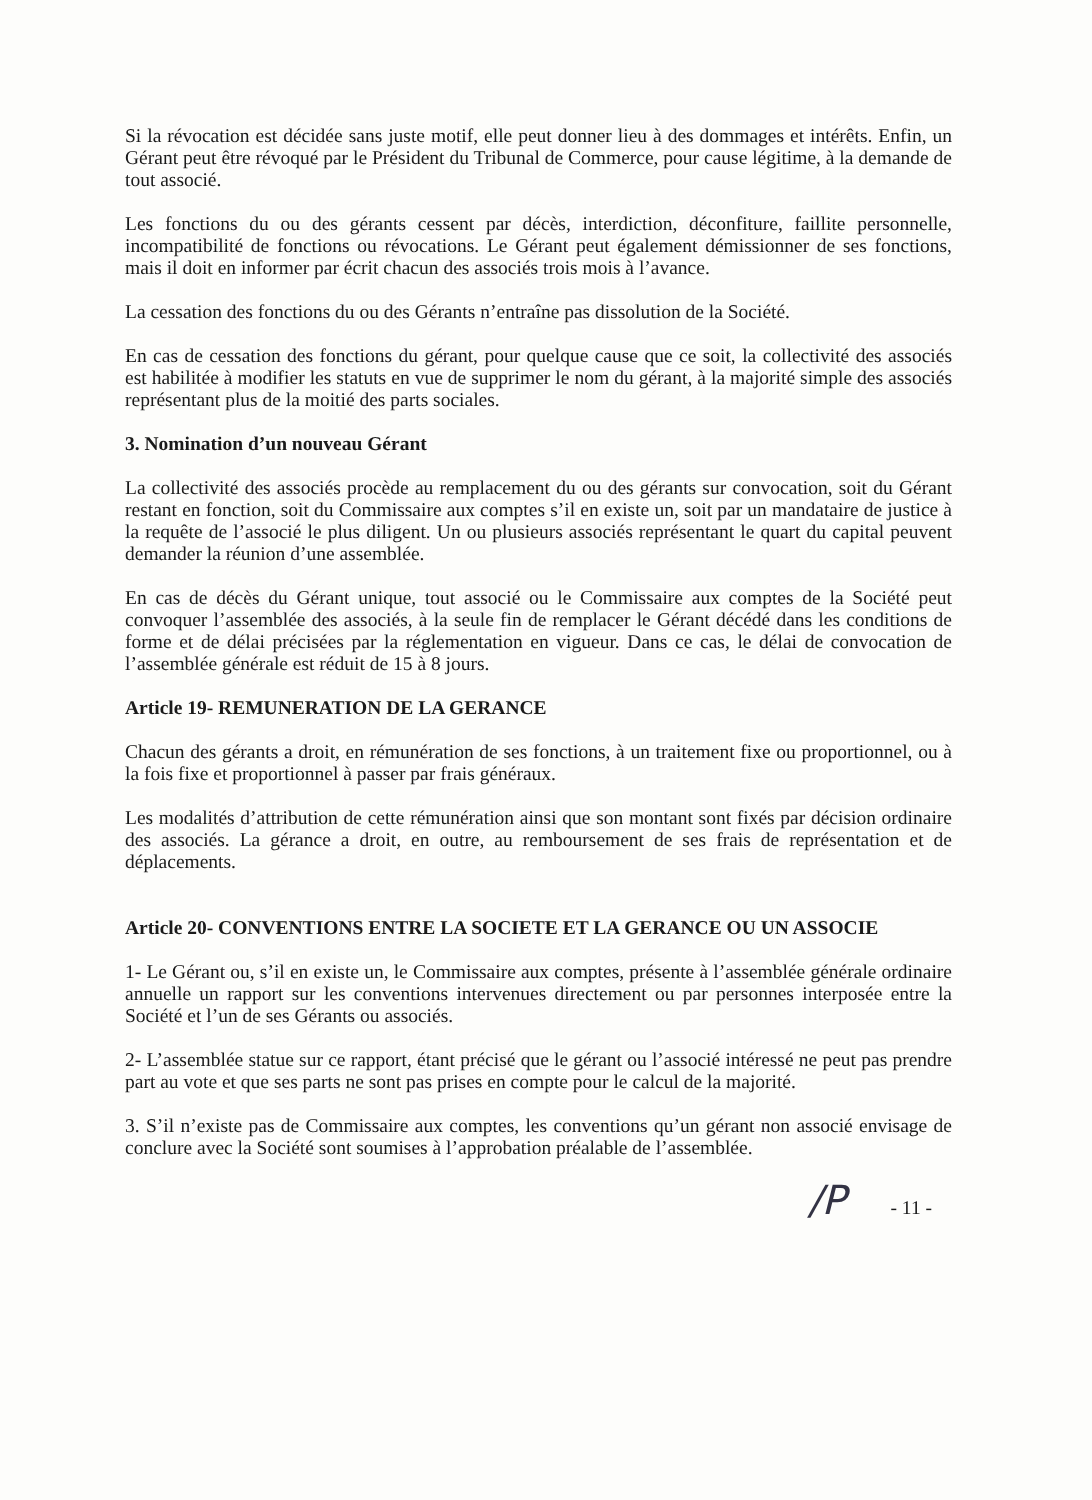Si la révocation est décidée sans juste motif, elle peut donner lieu à des dommages et intérêts. Enfin, un Gérant peut être révoqué par le Président du Tribunal de Commerce, pour cause légitime, à la demande de tout associé.
Les fonctions du ou des gérants cessent par décès, interdiction, déconfiture, faillite personnelle, incompatibilité de fonctions ou révocations. Le Gérant peut également démissionner de ses fonctions, mais il doit en informer par écrit chacun des associés trois mois à l’avance.
La cessation des fonctions du ou des Gérants n’entraîne pas dissolution de la Société.
En cas de cessation des fonctions du gérant, pour quelque cause que ce soit, la collectivité des associés est habilitée à modifier les statuts en vue de supprimer le nom du gérant, à la majorité simple des associés représentant plus de la moitié des parts sociales.
3. Nomination d’un nouveau Gérant
La collectivité des associés procède au remplacement du ou des gérants sur convocation, soit du Gérant restant en fonction, soit du Commissaire aux comptes s’il en existe un, soit par un mandataire de justice à la requête de l’associé le plus diligent. Un ou plusieurs associés représentant le quart du capital peuvent demander la réunion d’une assemblée.
En cas de décès du Gérant unique, tout associé ou le Commissaire aux comptes de la Société peut convoquer l’assemblée des associés, à la seule fin de remplacer le Gérant décédé dans les conditions de forme et de délai précisées par la réglementation en vigueur. Dans ce cas, le délai de convocation de l’assemblée générale est réduit de 15 à 8 jours.
Article 19- REMUNERATION DE LA GERANCE
Chacun des gérants a droit, en rémunération de ses fonctions, à un traitement fixe ou proportionnel, ou à la fois fixe et proportionnel à passer par frais généraux.
Les modalités d’attribution de cette rémunération ainsi que son montant sont fixés par décision ordinaire des associés. La gérance a droit, en outre, au remboursement de ses frais de représentation et de déplacements.
Article 20- CONVENTIONS ENTRE LA SOCIETE ET LA GERANCE OU UN ASSOCIE
1- Le Gérant ou, s’il en existe un, le Commissaire aux comptes, présente à l’assemblée générale ordinaire annuelle un rapport sur les conventions intervenues directement ou par personnes interposée entre la Société et l’un de ses Gérants ou associés.
2- L’assemblée statue sur ce rapport, étant précisé que le gérant ou l’associé intéressé ne peut pas prendre part au vote et que ses parts ne sont pas prises en compte pour le calcul de la majorité.
3. S’il n’existe pas de Commissaire aux comptes, les conventions qu’un gérant non associé envisage de conclure avec la Société sont soumises à l’approbation préalable de l’assemblée.
/P - 11 -